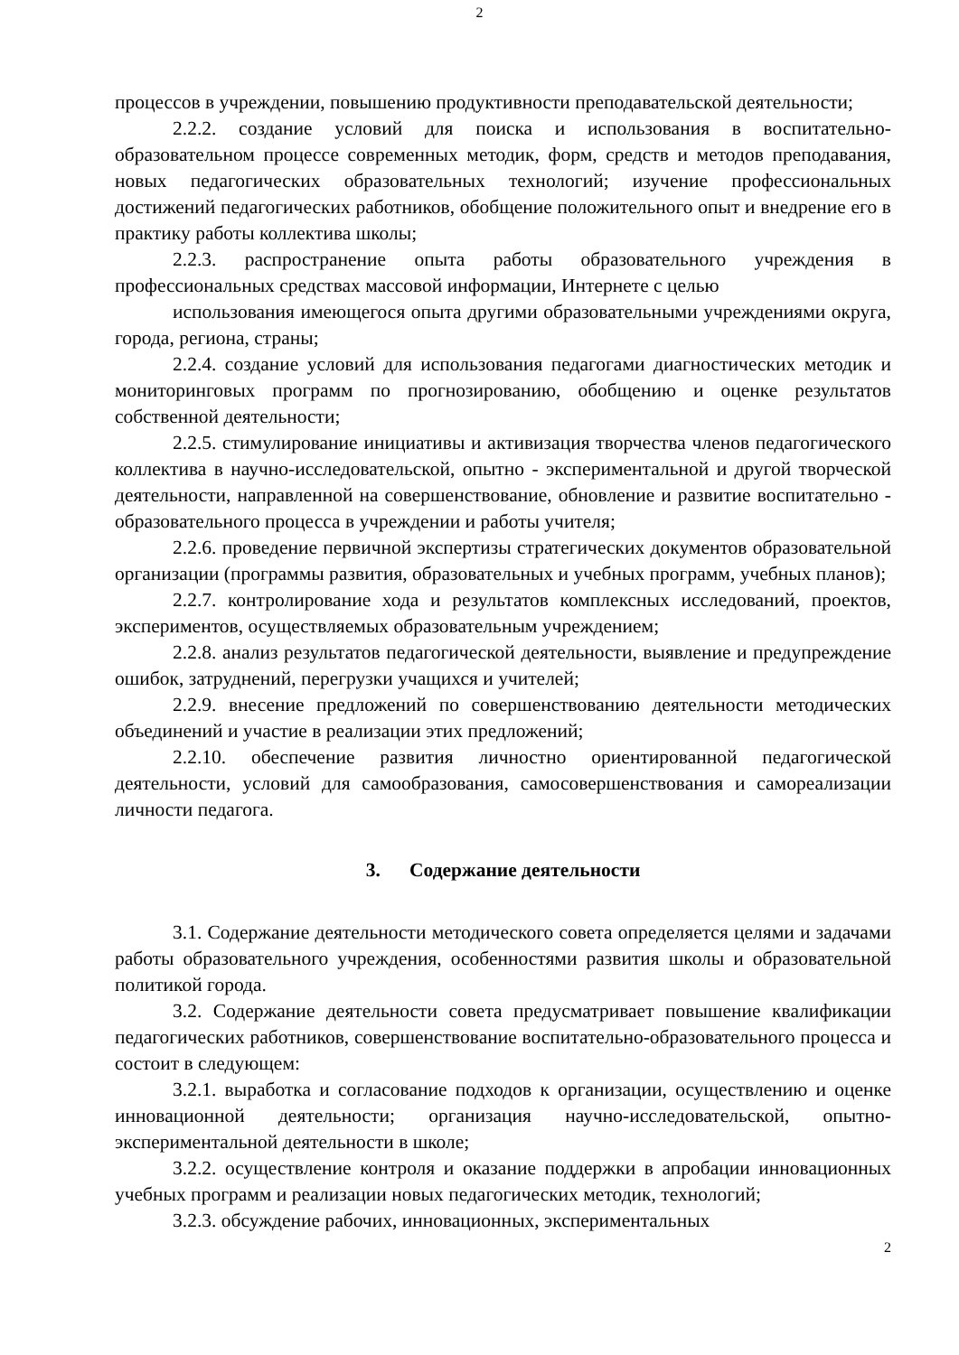2
процессов в учреждении, повышению продуктивности преподавательской деятельности;
2.2.2. создание условий для поиска и использования в воспитательно-образовательном процессе современных методик, форм, средств и методов преподавания, новых педагогических образовательных технологий; изучение профессиональных достижений педагогических работников, обобщение положительного опыт и внедрение его в практику работы коллектива школы;
2.2.3. распространение опыта работы образовательного учреждения в профессиональных средствах массовой информации, Интернете с целью
использования имеющегося опыта другими образовательными учреждениями округа, города, региона, страны;
2.2.4. создание условий для использования педагогами диагностических методик и мониторинговых программ по прогнозированию, обобщению и оценке результатов собственной деятельности;
2.2.5. стимулирование инициативы и активизация творчества членов педагогического коллектива в научно-исследовательской, опытно - экспериментальной и другой творческой деятельности, направленной на совершенствование, обновление и развитие воспитательно - образовательного процесса в учреждении и работы учителя;
2.2.6. проведение первичной экспертизы стратегических документов образовательной организации (программы развития, образовательных и учебных программ, учебных планов);
2.2.7. контролирование хода и результатов комплексных исследований, проектов, экспериментов, осуществляемых образовательным учреждением;
2.2.8. анализ результатов педагогической деятельности, выявление и предупреждение ошибок, затруднений, перегрузки учащихся и учителей;
2.2.9. внесение предложений по совершенствованию деятельности методических объединений и участие в реализации этих предложений;
2.2.10. обеспечение развития личностно ориентированной педагогической деятельности, условий для самообразования, самосовершенствования и самореализации личности педагога.
3. Содержание деятельности
3.1. Содержание деятельности методического совета определяется целями и задачами работы образовательного учреждения, особенностями развития школы и образовательной политикой города.
3.2. Содержание деятельности совета предусматривает повышение квалификации педагогических работников, совершенствование воспитательно-образовательного процесса и состоит в следующем:
3.2.1. выработка и согласование подходов к организации, осуществлению и оценке инновационной деятельности; организация научно-исследовательской, опытно-экспериментальной деятельности в школе;
3.2.2. осуществление контроля и оказание поддержки в апробации инновационных учебных программ и реализации новых педагогических методик, технологий;
3.2.3. обсуждение рабочих, инновационных, экспериментальных
2